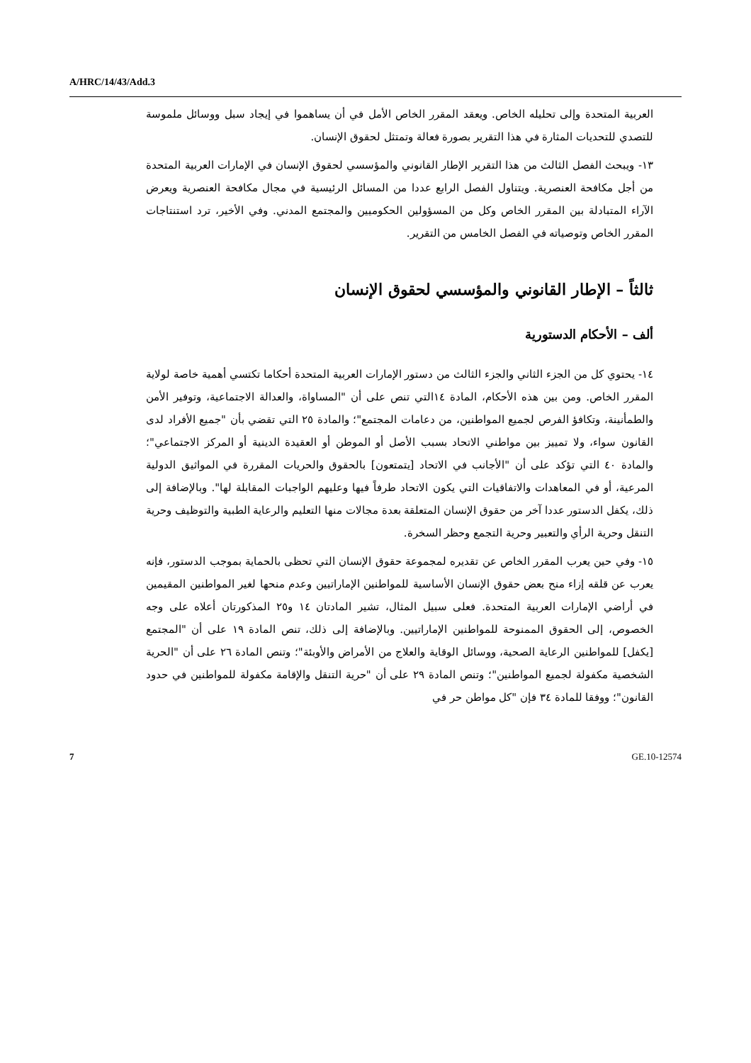A/HRC/14/43/Add.3
العربية المتحدة وإلى تحليله الخاص. ويعقد المقرر الخاص الأمل في أن يساهموا في إيجاد سبل ووسائل ملموسة للتصدي للتحديات المثارة في هذا التقرير بصورة فعالة وتمتثل لحقوق الإنسان.
١٣- ويبحث الفصل الثالث من هذا التقرير الإطار القانوني والمؤسسي لحقوق الإنسان في الإمارات العربية المتحدة من أجل مكافحة العنصرية. ويتناول الفصل الرابع عددا من المسائل الرئيسية في مجال مكافحة العنصرية ويعرض الآراء المتبادلة بين المقرر الخاص وكل من المسؤولين الحكوميين والمجتمع المدني. وفي الأخير، ترد استنتاجات المقرر الخاص وتوصياته في الفصل الخامس من التقرير.
ثالثاً – الإطار القانوني والمؤسسي لحقوق الإنسان
ألف – الأحكام الدستورية
١٤- يحتوي كل من الجزء الثاني والجزء الثالث من دستور الإمارات العربية المتحدة أحكاما تكتسي أهمية خاصة لولاية المقرر الخاص. ومن بين هذه الأحكام، المادة ١٤التي تنص على أن "المساواة، والعدالة الاجتماعية، وتوفير الأمن والطمأنينة، وتكافؤ الفرص لجميع المواطنين، من دعامات المجتمع"؛ والمادة ٢٥ التي تقضي بأن "جميع الأفراد لدى القانون سواء، ولا تمييز بين مواطني الاتحاد بسبب الأصل أو الموطن أو العقيدة الدينية أو المركز الاجتماعي"؛ والمادة ٤٠ التي تؤكد على أن "الأجانب في الاتحاد [يتمتعون] بالحقوق والحريات المقررة في المواثيق الدولية المرعية، أو في المعاهدات والاتفاقيات التي يكون الاتحاد طرفاً فيها وعليهم الواجبات المقابلة لها". وبالإضافة إلى ذلك، يكفل الدستور عددا آخر من حقوق الإنسان المتعلقة بعدة مجالات منها التعليم والرعاية الطبية والتوظيف وحرية التنقل وحرية الرأي والتعبير وحرية التجمع وحظر السخرة.
١٥- وفي حين يعرب المقرر الخاص عن تقديره لمجموعة حقوق الإنسان التي تحظى بالحماية بموجب الدستور، فإنه يعرب عن قلقه إزاء منح بعض حقوق الإنسان الأساسية للمواطنين الإماراتيين وعدم منحها لغير المواطنين المقيمين في أراضي الإمارات العربية المتحدة. فعلى سبيل المثال، تشير المادتان ١٤ و٢٥ المذكورتان أعلاه على وجه الخصوص، إلى الحقوق الممنوحة للمواطنين الإماراتيين. وبالإضافة إلى ذلك، تنص المادة ١٩ على أن "المجتمع [يكفل] للمواطنين الرعاية الصحية، ووسائل الوقاية والعلاج من الأمراض والأوبئة"؛ وتنص المادة ٢٦ على أن "الحرية الشخصية مكفولة لجميع المواطنين"؛ وتنص المادة ٢٩ على أن "حرية التنقل والإقامة مكفولة للمواطنين في حدود القانون"؛ ووفقا للمادة ٣٤ فإن "كل مواطن حر في
7 GE.10-12574